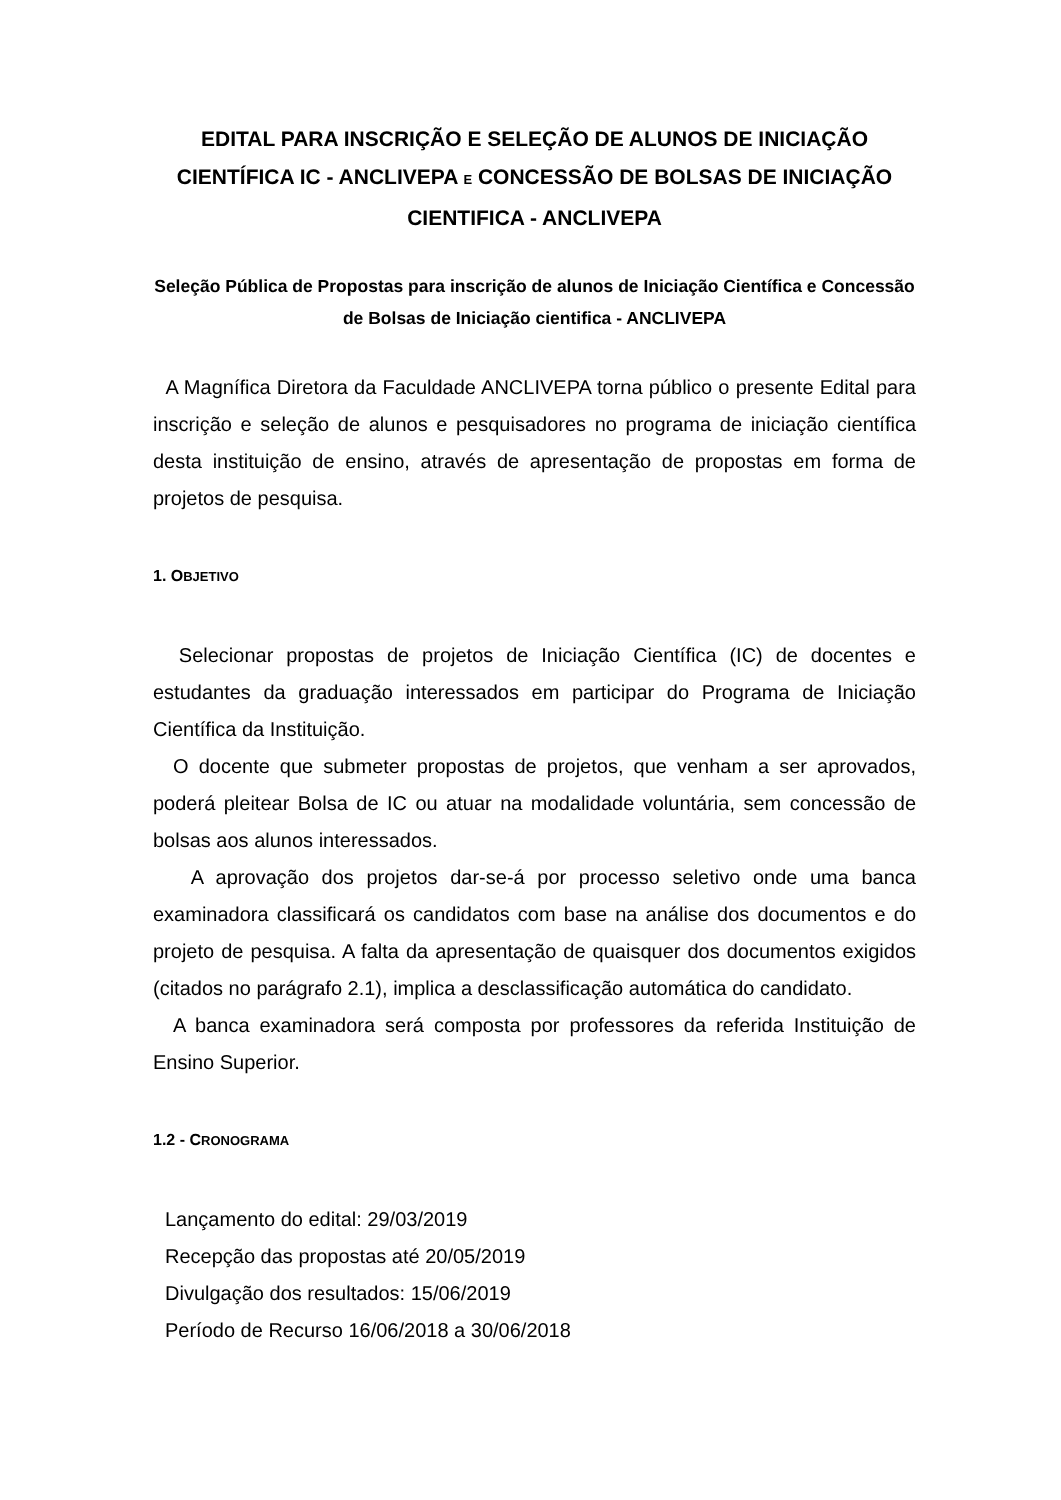EDITAL PARA INSCRIÇÃO E SELEÇÃO DE ALUNOS DE INICIAÇÃO CIENTÍFICA IC - ANCLIVEPA E CONCESSÃO DE BOLSAS DE INICIAÇÃO CIENTIFICA - ANCLIVEPA
Seleção Pública de Propostas para inscrição de alunos de Iniciação Científica e Concessão de Bolsas de Iniciação cientifica - ANCLIVEPA
A Magnífica Diretora da Faculdade ANCLIVEPA torna público o presente Edital para inscrição e seleção de alunos e pesquisadores no programa de iniciação científica desta instituição de ensino, através de apresentação de propostas em forma de projetos de pesquisa.
1. OBJETIVO
Selecionar propostas de projetos de Iniciação Científica (IC) de docentes e estudantes da graduação interessados em participar do Programa de Iniciação Científica da Instituição.
O docente que submeter propostas de projetos, que venham a ser aprovados, poderá pleitear Bolsa de IC ou atuar na modalidade voluntária, sem concessão de bolsas aos alunos interessados.
A aprovação dos projetos dar-se-á por processo seletivo onde uma banca examinadora classificará os candidatos com base na análise dos documentos e do projeto de pesquisa. A falta da apresentação de quaisquer dos documentos exigidos (citados no parágrafo 2.1), implica a desclassificação automática do candidato.
A banca examinadora será composta por professores da referida Instituição de Ensino Superior.
1.2 - CRONOGRAMA
Lançamento do edital: 29/03/2019
Recepção das propostas até 20/05/2019
Divulgação dos resultados: 15/06/2019
Período de Recurso 16/06/2018 a 30/06/2018